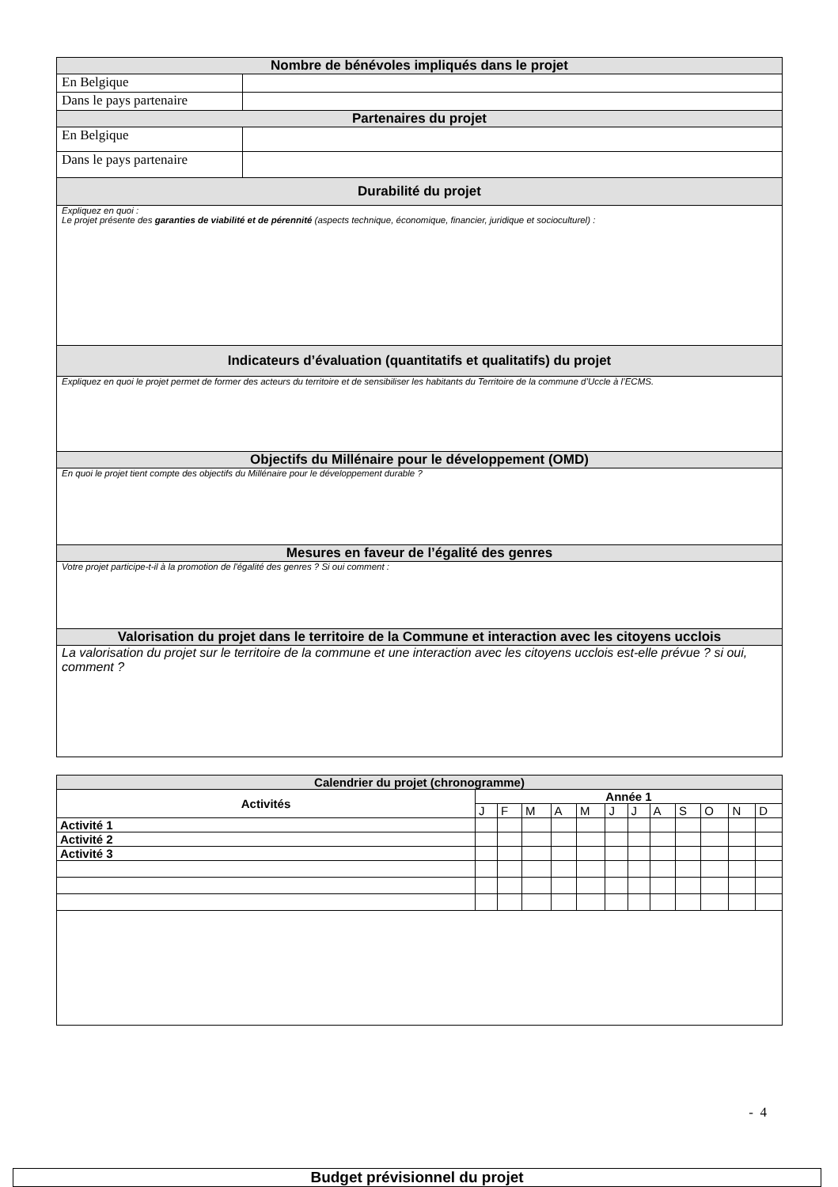| Nombre de bénévoles impliqués dans le projet | |
| En Belgique | |
| Dans le pays partenaire | |
| Partenaires du projet | |
| En Belgique | |
| Dans le pays partenaire | |
| Durabilité du projet | |
| Expliquez en quoi : Le projet présente des garanties de viabilité et de pérennité (aspects technique, économique, financier, juridique et socioculturel) : | |
| Indicateurs d’évaluation (quantitatifs et qualitatifs) du projet | |
| Expliquez en quoi le projet permet de former des acteurs du territoire et de sensibiliser les habitants du Territoire de la commune d’Uccle à l’ECMS. | |
| Objectifs du Millénaire pour le développement (OMD) | |
| En quoi le projet tient compte des objectifs du Millénaire pour le développement durable ? | |
| Mesures en faveur de l’égalité des genres | |
| Votre projet participe-t-il à la promotion de l'égalité des genres ? Si oui comment : | |
| Valorisation du projet dans le territoire de la Commune et interaction avec les citoyens ucclois | |
| La valorisation du projet sur le territoire de la commune et une interaction avec les citoyens ucclois est-elle prévue ? si oui, comment ? | |
| Calendrier du projet (chronogramme) | | | | | | | | | | | | |
| Activités | Année 1 | | | | | | | | | | | |
| | J | F | M | A | M | J | J | A | S | O | N | D |
| Activité 1 | | | | | | | | | | | | |
| Activité 2 | | | | | | | | | | | | |
| Activité 3 | | | | | | | | | | | | |
- 4
Budget prévisionnel du projet